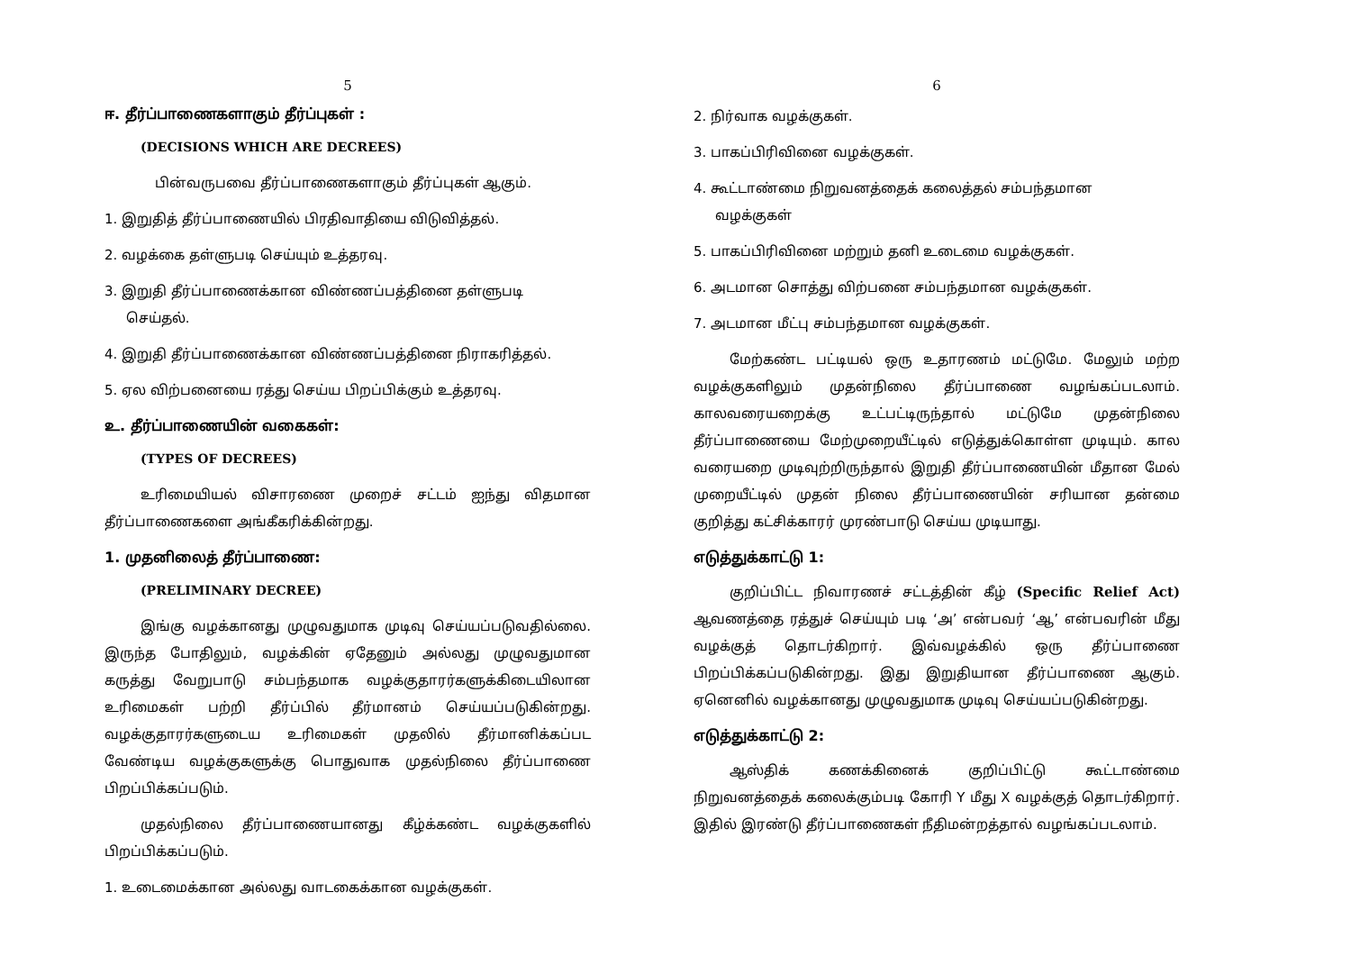5
ஈ. தீர்ப்பாணைகளாகும் தீர்ப்புகள் :
(DECISIONS WHICH ARE DECREES)
பின்வருபவை தீர்ப்பாணைகளாகும் தீர்ப்புகள் ஆகும்.
1. இறுதித் தீர்ப்பாணையில் பிரதிவாதியை விடுவித்தல்.
2. வழக்கை தள்ளுபடி செய்யும் உத்தரவு.
3. இறுதி தீர்ப்பாணைக்கான விண்ணப்பத்தினை தள்ளுபடி
செய்தல்.
4. இறுதி தீர்ப்பாணைக்கான விண்ணப்பத்தினை நிராகரித்தல்.
5. ஏல விற்பனையை ரத்து செய்ய பிறப்பிக்கும் உத்தரவு.
உ. தீர்ப்பாணையின் வகைகள்:
(TYPES OF DECREES)
உரிமையியல் விசாரணை முறைச் சட்டம் ஐந்து விதமான தீர்ப்பாணைகளை அங்கீகரிக்கின்றது.
1. முதனிலைத் தீர்ப்பாணை:
(PRELIMINARY DECREE)
இங்கு வழக்கானது முழுவதுமாக முடிவு செய்யப்படுவதில்லை. இருந்த போதிலும், வழக்கின் ஏதேனும் அல்லது முழுவதுமான கருத்து வேறுபாடு சம்பந்தமாக வழக்குதாரர்களுக்கிடையிலான உரிமைகள் பற்றி தீர்ப்பில் தீர்மானம் செய்யப்படுகின்றது. வழக்குதாரர்களுடைய உரிமைகள் முதலில் தீர்மானிக்கப்பட வேண்டிய வழக்குகளுக்கு பொதுவாக முதல்நிலை தீர்ப்பாணை பிறப்பிக்கப்படும்.
முதல்நிலை தீர்ப்பாணையானது கீழ்க்கண்ட வழக்குகளில் பிறப்பிக்கப்படும்.
1. உடைமைக்கான அல்லது வாடகைக்கான வழக்குகள்.
6
2. நிர்வாக வழக்குகள்.
3. பாகப்பிரிவினை வழக்குகள்.
4. கூட்டாண்மை நிறுவனத்தைக் கலைத்தல் சம்பந்தமான
வழக்குகள்
5. பாகப்பிரிவினை மற்றும் தனி உடைமை வழக்குகள்.
6. அடமான சொத்து விற்பனை சம்பந்தமான வழக்குகள்.
7. அடமான மீட்பு சம்பந்தமான வழக்குகள்.
மேற்கண்ட பட்டியல் ஒரு உதாரணம் மட்டுமே. மேலும் மற்ற வழக்குகளிலும் முதன்நிலை தீர்ப்பாணை வழங்கப்படலாம். காலவரையறைக்கு உட்பட்டிருந்தால் மட்டுமே முதன்நிலை தீர்ப்பாணையை மேற்முறையீட்டில் எடுத்துக்கொள்ள முடியும். கால வரையறை முடிவுற்றிருந்தால் இறுதி தீர்ப்பாணையின் மீதான மேல் முறையீட்டில் முதன் நிலை தீர்ப்பாணையின் சரியான தன்மை குறித்து கட்சிக்காரர் முரண்பாடு செய்ய முடியாது.
எடுத்துக்காட்டு 1:
குறிப்பிட்ட நிவாரணச் சட்டத்தின் கீழ் (Specific Relief Act) ஆவணத்தை ரத்துச் செய்யும் படி ‘அ’ என்பவர் ‘ஆ’ என்பவரின் மீது வழக்குத் தொடர்கிறார். இவ்வழக்கில் ஒரு தீர்ப்பாணை பிறப்பிக்கப்படுகின்றது. இது இறுதியான தீர்ப்பாணை ஆகும். ஏனெனில் வழக்கானது முழுவதுமாக முடிவு செய்யப்படுகின்றது.
எடுத்துக்காட்டு 2:
ஆஸ்திக் கணக்கினைக் குறிப்பிட்டு கூட்டாண்மை நிறுவனத்தைக் கலைக்கும்படி கோரி Y மீது X வழக்குத் தொடர்கிறார். இதில் இரண்டு தீர்ப்பாணைகள் நீதிமன்றத்தால் வழங்கப்படலாம்.